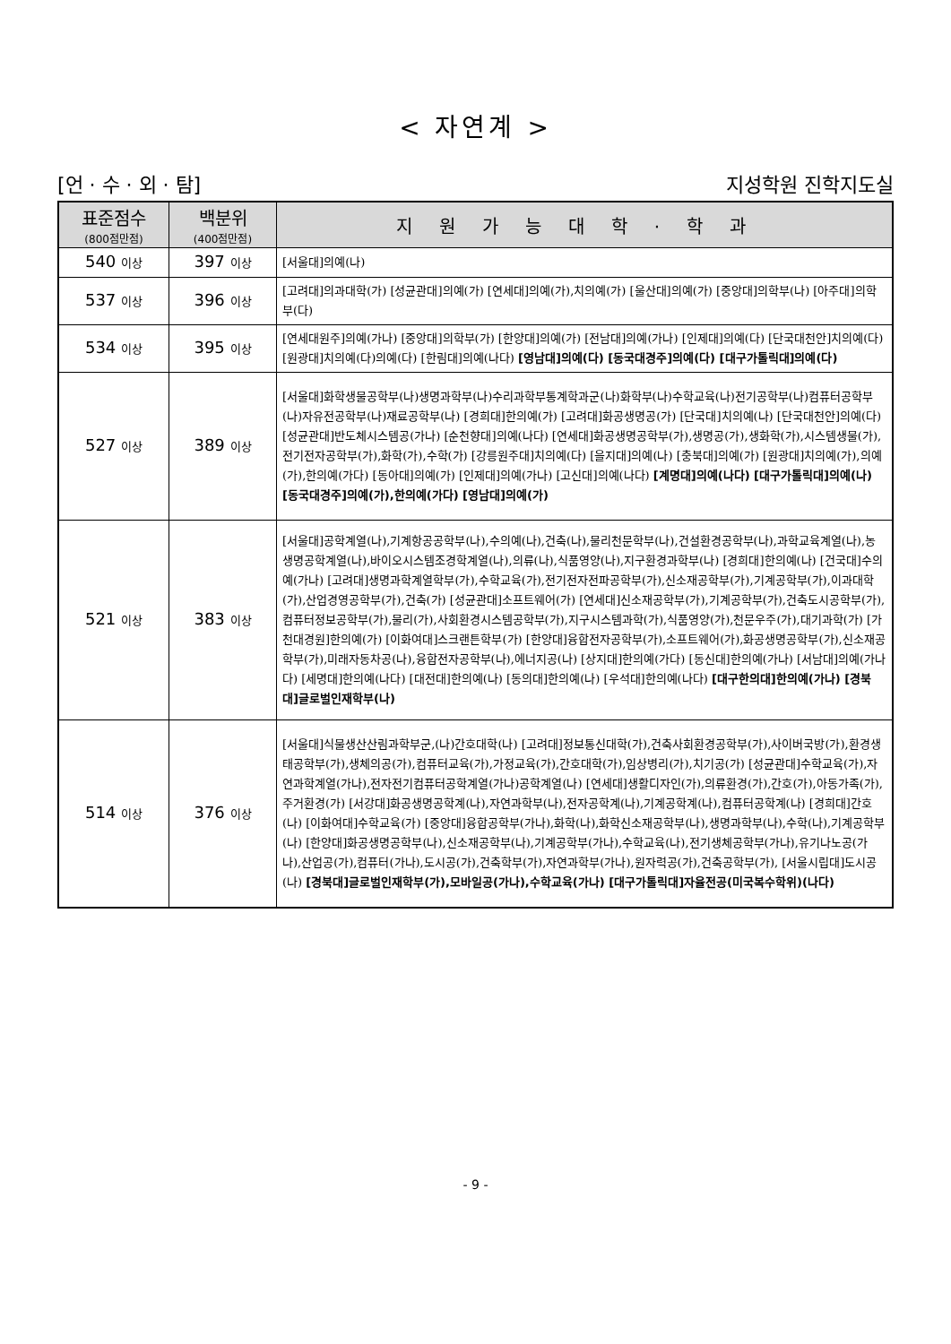< 자연계 >
[언 · 수 · 외 · 탐] 지성학원 진학지도실
| 표준점수 (800점만점) | 백분위 (400점만점) | 지원가능대학·학과 |
| --- | --- | --- |
| 540 이상 | 397 이상 | [서울대]의예(나) |
| 537 이상 | 396 이상 | [고려대]의과대학(가) [성균관대]의예(가) [연세대]의예(가),치의예(가) [울산대]의예(가) [중앙대]의학부(나) [아주대]의학부(다) |
| 534 이상 | 395 이상 | [연세대원주]의예(가나) [중앙대]의학부(가) [한양대]의예(가) [전남대]의예(가나) [인제대]의예(다) [단국대천안]치의예(다) [원광대]치의예(다)의예(다) [한림대]의예(나다) [영남대]의예(다) [동국대경주]의예(다) [대구가톨릭대]의예(다) |
| 527 이상 | 389 이상 | [서울대]화학생물공학부(나)생명과학부(나)수리과학부통계학과군(나)화학부(나)수학교육(나)전기공학부(나)컴퓨터공학부(나)자유전공학부(나)재료공학부(나) [경희대]한의예(가) [고려대]화공생명공(가) [단국대]치의예(나) [단국대천안]의예(다) [성균관대]반도체시스템공(가나) [순천향대]의예(나다) [연세대]화공생명공학부(가),생명공(가),생화학(가),시스템생물(가),전기전자공학부(가),화학(가),수학(가) [강릉원주대]치의예(다) [을지대]의예(나) [충북대]의예(가) [원광대]치의예(가),의예(가),한의예(가다) [동아대]의예(가) [인제대]의예(가나) [고신대]의예(나다) [계명대]의예(나다) [대구가톨릭대]의예(나) [동국대경주]의예(가),한의예(가다) [영남대]의예(가) |
| 521 이상 | 383 이상 | [서울대]공학계열(나),기계항공공학부(나),수의예(나),건축(나),물리천문학부(나),건설환경공학부(나),과학교육계열(나),농생명공학계열(나),바이오시스템조경학계열(나),의류(나),식품영양(나),지구환경과학부(나) [경희대]한의예(나) [건국대]수의예(가나) [고려대]생명과학계열학부(가),수학교육(가),전기전자전파공학부(가),신소재공학부(가),기계공학부(가),이과대학(가),산업경영공학부(가),건축(가) [성균관대]소프트웨어(가) [연세대]신소재공학부(가),기계공학부(가),건축도시공학부(가),컴퓨터정보공학부(가),물리(가),사회환경시스템공학부(가),지구시스템과학(가),식품영양(가),천문우주(가),대기과학(가) [가천대경원]한의예(가) [이화여대]스크랜튼학부(가) [한양대]융합전자공학부(가),소프트웨어(가),화공생명공학부(가),신소재공학부(가),미래자동차공(나),융합전자공학부(나),에너지공(나) [상지대]한의예(가다) [동신대]한의예(가나) [서남대]의예(가나다) [세명대]한의예(나다) [대전대]한의예(나) [동의대]한의예(나) [우석대]한의예(나다) [대구한의대]한의예(가나) [경북대]글로벌인재학부(나) |
| 514 이상 | 376 이상 | [서울대]식물생산산림과학부군,(나)간호대학(나) [고려대]정보통신대학(가),건축사회환경공학부(가),사이버국방(가),환경생태공학부(가),생체의공(가),컴퓨터교육(가),가정교육(가),간호대학(가),임상병리(가),치기공(가) [성균관대]수학교육(가),자연과학계열(가나),전자전기컴퓨터공학계열(가나)공학계열(나) [연세대]생활디자인(가),의류환경(가),간호(가),아동가족(가),주거환경(가) [서강대]화공생명공학계(나),자연과학부(나),전자공학계(나),기계공학계(나),컴퓨터공학계(나) [경희대]간호(나) [이화여대]수학교육(가) [중앙대]융합공학부(가나),화학(나),화학신소재공학부(나),생명과학부(나),수학(나),기계공학부(나) [한양대]화공생명공학부(나),신소재공학부(나),기계공학부(가나),수학교육(나),전기생체공학부(가나),유기나노공(가나),산업공(가),컴퓨터(가나),도시공(가),건축학부(가),자연과학부(가나),원자력공(가),건축공학부(가), [서울시립대]도시공(나) [경북대]글로벌인재학부(가),모바일공(가나),수학교육(가나) [대구가톨릭대]자율전공(미국복수학위)(나다) |
- 9 -